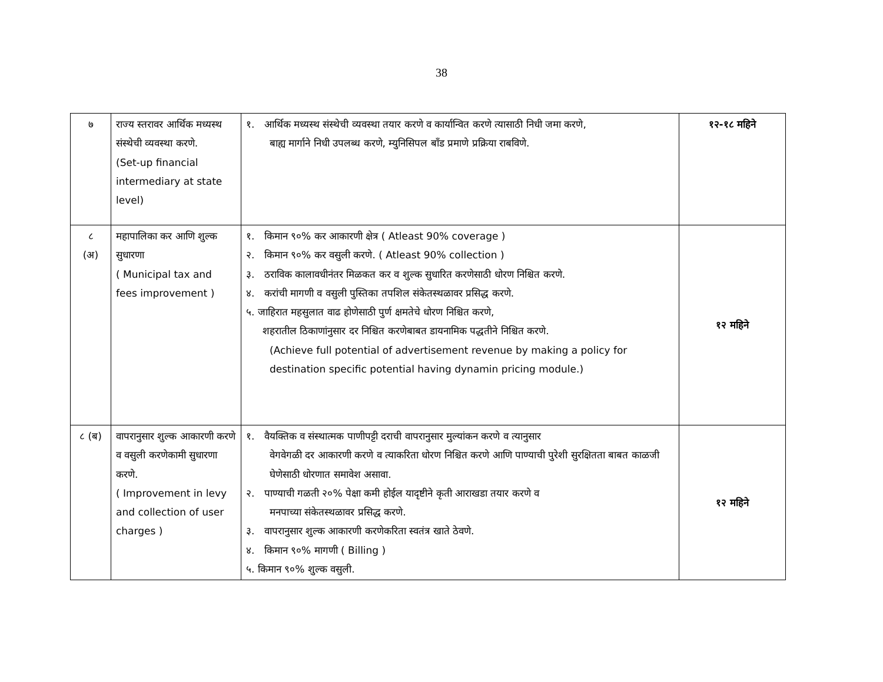38
| ७ | राज्य स्तरावर आर्थिक मध्यस्थ संस्थेची व्यवस्था करणे. (Set-up financial intermediary at state level) | १. आर्थिक मध्यस्थ संस्थेची व्यवस्था तयार करणे व कार्यान्वित करणे त्यासाठी निधी जमा करणे, बाह्य मार्गाने निधी उपलब्ध करणे, म्युनिसिपल बाँड प्रमाणे प्रक्रिया राबविणे. | १२-१८ महिने |
| ८ (अ) | महापालिका कर आणि शुल्क सुधारणा ( Municipal tax and fees improvement ) | १. किमान ९०% कर आकारणी क्षेत्र ( Atleast 90% coverage ) २. किमान ९०% कर वसुली करणे. ( Atleast 90% collection ) ३. ठराविक कालावधीनंतर मिळकत कर व शुल्क सुधारित करणेसाठी धोरण निश्चित करणे. ४. करांची मागणी व वसुली पुस्तिका तपशिल संकेतस्थळावर प्रसिद्ध करणे. ५. जाहिरात महसुलात वाढ होणेसाठी पुर्ण क्षमतेचे धोरण निश्चित करणे, शहरातील ठिकाणांनुसार दर निश्चित करणेबाबत डायनामिक पद्धतीने निश्चित करणे. (Achieve full potential of advertisement revenue by making a policy for destination specific potential having dynamin pricing module.) | १२ महिने |
| ८ (ब) | वापरानुसार शुल्क आकारणी करणे व वसुली करणेकामी सुधारणा करणे. ( Improvement in levy and collection of user charges ) | १. वैयक्तिक व संस्थात्मक पाणीपट्टी दराची वापरानुसार मुल्यांकन करणे व त्यानुसार वेगवेगळी दर आकारणी करणे व त्याकरिता धोरण निश्चित करणे आणि पाण्याची पुरेशी सुरक्षितता बाबत काळजी घेणेसाठी धोरणात समावेश असावा. २. पाण्याची गळती २०% पेक्षा कमी होईल यादृष्टीने कृती आराखडा तयार करणे व मनपाच्या संकेतस्थळावर प्रसिद्ध करणे. ३. वापरानुसार शुल्क आकारणी करणेकरिता स्वतंत्र खाते ठेवणे. ४. किमान ९०% मागणी ( Billing ) ५. किमान ९०% शुल्क वसुली. | १२ महिने |